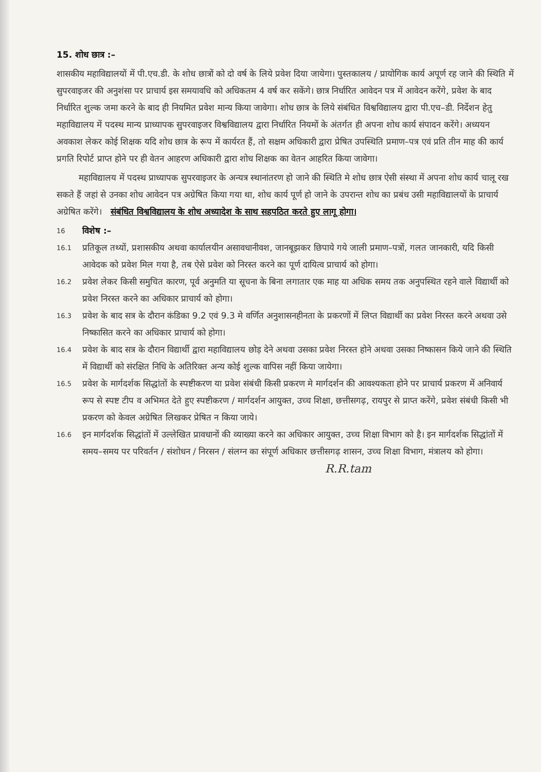15. शोध छात्र :–
शासकीय महाविद्यालयों में पी.एच.डी. के शोध छात्रों को दो वर्ष के लिये प्रवेश दिया जायेगा। पुस्तकालय / प्रायोगिक कार्य अपूर्ण रह जाने की स्थिति में सुपरवाइजर की अनुशंसा पर प्राचार्य इस समयावधि को अधिकतम 4 वर्ष कर सकेंगे। छात्र निर्धारित आवेदन पत्र में आवेदन करेंगे, प्रवेश के बाद निर्धारित शुल्क जमा करने के बाद ही नियमित प्रवेश मान्य किया जावेगा। शोध छात्र के लिये संबंधित विश्वविद्यालय द्वारा पी.एच–डी. निर्देशन हेतु महाविद्यालय में पदस्थ मान्य प्राध्यापक सुपरवाइजर विश्वविद्यालय द्वारा निर्धारित नियमों के अंतर्गत ही अपना शोध कार्य संपादन करेंगे। अध्ययन अवकाश लेकर कोई शिक्षक यदि शोध छात्र के रूप में कार्यरत हैं, तो सक्षम अधिकारी द्वारा प्रेषित उपस्थिति प्रमाण–पत्र एवं प्रति तीन माह की कार्य प्रगति रिपोर्ट प्राप्त होने पर ही वेतन आहरण अधिकारी द्वारा शोध शिक्षक का वेतन आहरित किया जावेगा।
महाविद्यालय में पदस्थ प्राध्यापक सुपरवाइजर के अन्यत्र स्थानांतरण हो जाने की स्थिति मे शोध छात्र ऐसी संस्था में अपना शोध कार्य चालू रख सकते हैं जहां से उनका शोध आवेदन पत्र अग्रेषित किया गया था, शोध कार्य पूर्ण हो जाने के उपरान्त शोध का प्रबंध उसी महाविद्यालयों के प्राचार्य अग्रेषित करेंगे। संबंधित विश्वविद्यालय के शोध अध्यादेश के साथ सहपठित करते हुए लागू होगा।
16
विशेष :–
16.1
प्रतिकूल तथ्यों, प्रशासकीय अथवा कार्यालयीन असावधानीवश, जानबूझकर छिपाये गये जाली प्रमाण–पत्रों, गलत जानकारी, यदि किसी आवेदक को प्रवेश मिल गया है, तब ऐसे प्रवेश को निरस्त करने का पूर्ण दायित्व प्राचार्य को होगा।
16.2
प्रवेश लेकर किसी समुचित कारण, पूर्व अनुमति या सूचना के बिना लगातार एक माह या अधिक समय तक अनुपस्थित रहने वाले विद्यार्थी को प्रवेश निरस्त करने का अधिकार प्राचार्य को होगा।
16.3
प्रवेश के बाद सत्र के दौरान कंडिका 9.2 एवं 9.3 मे वर्णित अनुशासनहीनता के प्रकरणों में लिप्त विद्यार्थी का प्रवेश निरस्त करने अथवा उसे निष्कासित करने का अधिकार प्राचार्य को होगा।
16.4
प्रवेश के बाद सत्र के दौरान विद्यार्थी द्वारा महाविद्यालय छोड़ देने अथवा उसका प्रवेश निरस्त होने अथवा उसका निष्कासन किये जाने की स्थिति में विद्यार्थी को संरक्षित निधि के अतिरिक्त अन्य कोई शुल्क वापिस नहीं किया जायेगा।
16.5
प्रवेश के मार्गदर्शक सिद्धांतों के स्पष्टीकरण या प्रवेश संबंधी किसी प्रकरण मे मार्गदर्शन की आवश्यकता होने पर प्राचार्य प्रकरण में अनिवार्य रूप से स्पष्ट टीप व अभिमत देते हुए स्पष्टीकरण / मार्गदर्शन आयुक्त, उच्च शिक्षा, छत्तीसगढ़, रायपुर से प्राप्त करेंगे, प्रवेश संबंधी किसी भी प्रकरण को केवल अग्रेषित लिखकर प्रेषित न किया जाये।
16.6
इन मार्गदर्शक सिद्धांतों में उल्लेखित प्रावधानों की व्याख्या करने का अधिकार आयुक्त, उच्च शिक्षा विभाग को है। इन मार्गदर्शक सिद्धांतों में समय–समय पर परिवर्तन / संशोधन / निरसन / संलग्न का संपूर्ण अधिकार छत्तीसगढ़ शासन, उच्च शिक्षा विभाग, मंत्रालय को होगा।
R.R.tam